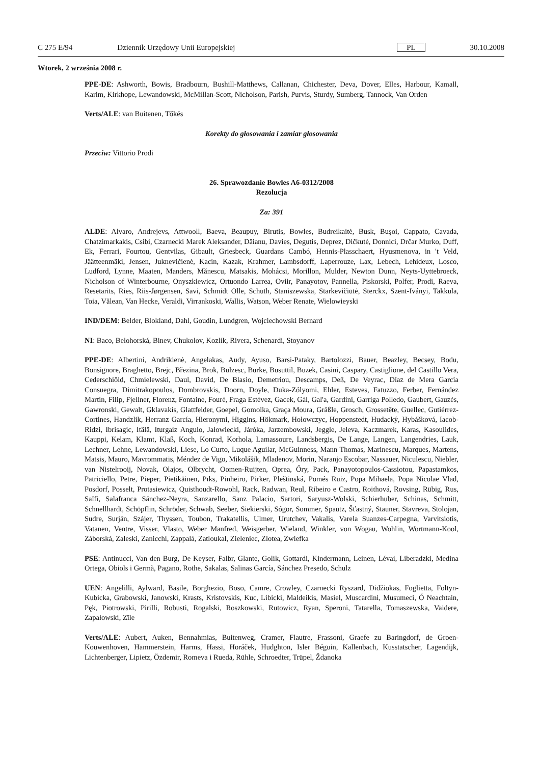C 275 E/94 Dziennik Urzędowy Unii Europejskiej PL 30.10.2008
Wtorek, 2 września 2008 r.
PPE-DE: Ashworth, Bowis, Bradbourn, Bushill-Matthews, Callanan, Chichester, Deva, Dover, Elles, Harbour, Kamall, Karim, Kirkhope, Lewandowski, McMillan-Scott, Nicholson, Parish, Purvis, Sturdy, Sumberg, Tannock, Van Orden
Verts/ALE: van Buitenen, Tőkés
Korekty do głosowania i zamiar głosowania
Przeciw: Vittorio Prodi
26. Sprawozdanie Bowles A6-0312/2008
Rezolucja
Za: 391
ALDE: Alvaro, Andrejevs, Attwooll, Baeva, Beaupuy, Birutis, Bowles, Budreikaitė, Busk, Buşoi, Cappato, Cavada, Chatzimarkakis, Csibi, Czarnecki Marek Aleksander, Dăianu, Davies, Degutis, Deprez, Dičkutė, Donnici, Drčar Murko, Duff, Ek, Ferrari, Fourtou, Gentvilas, Gibault, Griesbeck, Guardans Cambó, Hennis-Plasschaert, Hyusmenova, in 't Veld, Jäätteenmäki, Jensen, Juknevičienė, Kacin, Kazak, Krahmer, Lambsdorff, Laperrouze, Lax, Lebech, Lehideux, Losco, Ludford, Lynne, Maaten, Manders, Mănescu, Matsakis, Mohácsi, Morillon, Mulder, Newton Dunn, Neyts-Uyttebroeck, Nicholson of Winterbourne, Onyszkiewicz, Ortuondo Larrea, Oviir, Panayotov, Pannella, Piskorski, Polfer, Prodi, Raeva, Resetarits, Ries, Riis-Jørgensen, Savi, Schmidt Olle, Schuth, Staniszewska, Starkevičiūtė, Sterckx, Szent-Iványi, Takkula, Toia, Vălean, Van Hecke, Veraldi, Virrankoski, Wallis, Watson, Weber Renate, Wielowieyski
IND/DEM: Belder, Blokland, Dahl, Goudin, Lundgren, Wojciechowski Bernard
NI: Baco, Belohorská, Binev, Chukolov, Kozlík, Rivera, Schenardi, Stoyanov
PPE-DE: Albertini, Andrikienė, Angelakas, Audy, Ayuso, Barsi-Pataky, Bartolozzi, Bauer, Beazley, Becsey, Bodu, Bonsignore, Braghetto, Brejc, Březina, Brok, Bulzesc, Burke, Busuttil, Buzek, Casini, Caspary, Castiglione, del Castillo Vera, Cederschiöld, Chmielewski, Daul, David, De Blasio, Demetriou, Descamps, Deß, De Veyrac, Díaz de Mera García Consuegra, Dimitrakopoulos, Dombrovskis, Doorn, Doyle, Duka-Zólyomi, Ehler, Esteves, Fatuzzo, Ferber, Fernández Martín, Filip, Fjellner, Florenz, Fontaine, Fouré, Fraga Estévez, Gacek, Gál, Gal'a, Gardini, Garriga Polledo, Gaubert, Gauzès, Gawronski, Gewalt, Gklavakis, Glattfelder, Goepel, Gomolka, Graça Moura, Gräßle, Grosch, Grossetête, Guellec, Gutiérrez-Cortines, Handzlik, Herranz García, Hieronymi, Higgins, Hökmark, Hołowczyc, Hoppenstedt, Hudacký, Hybášková, Iacob-Ridzi, Ibrisagic, Itälä, Iturgaiz Angulo, Jałowiecki, Járóka, Jarzembowski, Jeggle, Jeleva, Kaczmarek, Karas, Kasoulides, Kauppi, Kelam, Klamt, Klaß, Koch, Konrad, Korhola, Lamassoure, Landsbergis, De Lange, Langen, Langendries, Lauk, Lechner, Lehne, Lewandowski, Liese, Lo Curto, Luque Aguilar, McGuinness, Mann Thomas, Marinescu, Marques, Martens, Matsis, Mauro, Mavrommatis, Méndez de Vigo, Mikolášik, Mladenov, Morin, Naranjo Escobar, Nassauer, Niculescu, Niebler, van Nistelrooij, Novak, Olajos, Olbrycht, Oomen-Ruijten, Oprea, Őry, Pack, Panayotopoulos-Cassiotou, Papastamkos, Patriciello, Petre, Pieper, Pietikäinen, Pīks, Pinheiro, Pirker, Pleštinská, Pomés Ruiz, Popa Mihaela, Popa Nicolae Vlad, Posdorf, Posselt, Protasiewicz, Quisthoudt-Rowohl, Rack, Radwan, Reul, Ribeiro e Castro, Roithová, Rovsing, Rübig, Rus, Saïfi, Salafranca Sánchez-Neyra, Sanzarello, Sanz Palacio, Sartori, Saryusz-Wolski, Schierhuber, Schinas, Schmitt, Schnellhardt, Schöpflin, Schröder, Schwab, Seeber, Siekierski, Sógor, Sommer, Spautz, Šťastný, Stauner, Stavreva, Stolojan, Sudre, Surján, Szájer, Thyssen, Toubon, Trakatellis, Ulmer, Urutchev, Vakalis, Varela Suanzes-Carpegna, Varvitsiotis, Vatanen, Ventre, Visser, Vlasto, Weber Manfred, Weisgerber, Wieland, Winkler, von Wogau, Wohlin, Wortmann-Kool, Záborská, Zaleski, Zanicchi, Zappalà, Zatloukal, Zieleniec, Zlotea, Zwiefka
PSE: Antinucci, Van den Burg, De Keyser, Falbr, Glante, Golik, Gottardi, Kindermann, Leinen, Lévai, Liberadzki, Medina Ortega, Obiols i Germà, Pagano, Rothe, Sakalas, Salinas García, Sánchez Presedo, Schulz
UEN: Angelilli, Aylward, Basile, Borghezio, Boso, Camre, Crowley, Czarnecki Ryszard, Didžiokas, Foglietta, Foltyn-Kubicka, Grabowski, Janowski, Krasts, Kristovskis, Kuc, Libicki, Maldeikis, Masiel, Muscardini, Musumeci, Ó Neachtain, Pęk, Piotrowski, Pirilli, Robusti, Rogalski, Roszkowski, Rutowicz, Ryan, Speroni, Tatarella, Tomaszewska, Vaidere, Zapałowski, Zīle
Verts/ALE: Aubert, Auken, Bennahmias, Buitenweg, Cramer, Flautre, Frassoni, Graefe zu Baringdorf, de Groen-Kouwenhoven, Hammerstein, Harms, Hassi, Horáček, Hudghton, Isler Béguin, Kallenbach, Kusstatscher, Lagendijk, Lichtenberger, Lipietz, Özdemir, Romeva i Rueda, Rühle, Schroedter, Trüpel, Ždanoka